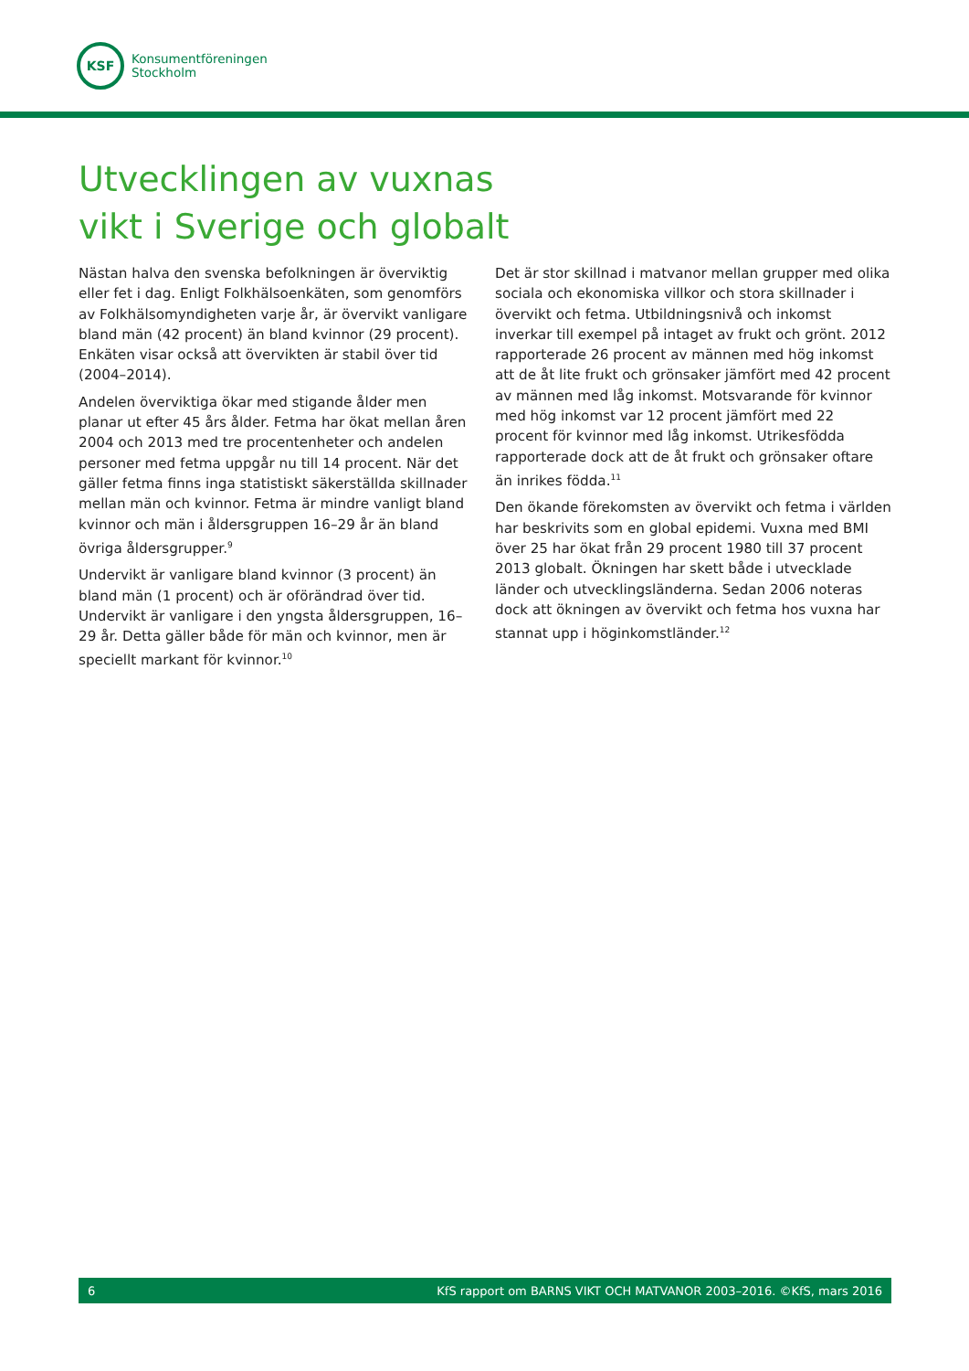KSF
Konsumentföreningen
Stockholm
Utvecklingen av vuxnas
vikt i Sverige och globalt
Nästan halva den svenska befolkningen är överviktig eller fet i dag. Enligt Folkhälsoenkäten, som genomförs av Folkhälsomyndigheten varje år, är övervikt vanligare bland män (42 procent) än bland kvinnor (29 procent). Enkäten visar också att övervikten är stabil över tid (2004–2014).
Andelen överviktiga ökar med stigande ålder men planar ut efter 45 års ålder. Fetma har ökat mellan åren 2004 och 2013 med tre procentenheter och andelen personer med fetma uppgår nu till 14 procent. När det gäller fetma finns inga statistiskt säkerställda skillnader mellan män och kvinnor. Fetma är mindre vanligt bland kvinnor och män i åldersgruppen 16–29 år än bland övriga åldersgrupper.<sup>9</sup>
Undervikt är vanligare bland kvinnor (3 procent) än bland män (1 procent) och är oförändrad över tid. Undervikt är vanligare i den yngsta åldersgruppen, 16–29 år. Detta gäller både för män och kvinnor, men är speciellt markant för kvinnor.<sup>10</sup>
Det är stor skillnad i matvanor mellan grupper med olika sociala och ekonomiska villkor och stora skillnader i övervikt och fetma. Utbildningsnivå och inkomst inverkar till exempel på intaget av frukt och grönt. 2012 rapporterade 26 procent av männen med hög inkomst att de åt lite frukt och grönsaker jämfört med 42 procent av männen med låg inkomst. Motsvarande för kvinnor med hög inkomst var 12 procent jämfört med 22 procent för kvinnor med låg inkomst. Utrikesfödda rapporterade dock att de åt frukt och grönsaker oftare än inrikes födda.<sup>11</sup>
Den ökande förekomsten av övervikt och fetma i världen har beskrivits som en global epidemi. Vuxna med BMI över 25 har ökat från 29 procent 1980 till 37 procent 2013 globalt. Ökningen har skett både i utvecklade länder och utvecklingsländerna. Sedan 2006 noteras dock att ökningen av övervikt och fetma hos vuxna har stannat upp i höginkomstländer.<sup>12</sup>
6 KfS rapport om BARNS VIKT OCH MATVANOR 2003–2016. ©KfS, mars 2016